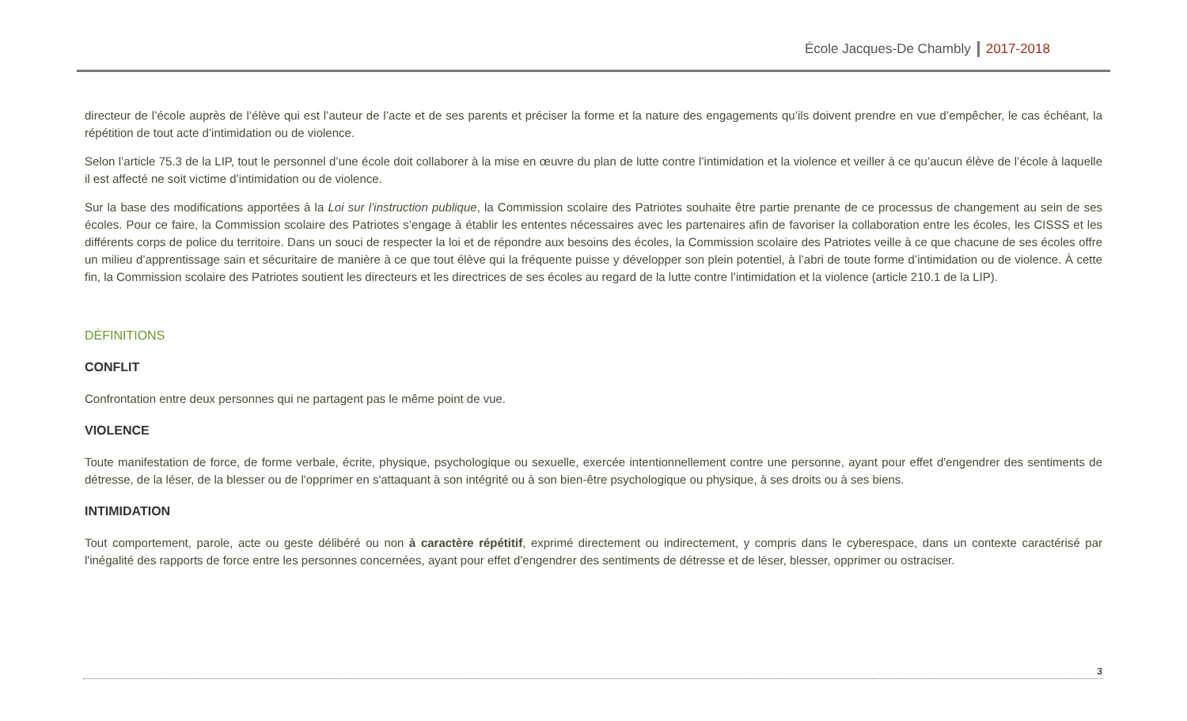École Jacques-De Chambly 2017-2018
directeur de l’école auprès de l’élève qui est l’auteur de l’acte et de ses parents et préciser la forme et la nature des engagements qu’ils doivent prendre en vue d’empêcher, le cas échéant, la répétition de tout acte d’intimidation ou de violence.
Selon l’article 75.3 de la LIP, tout le personnel d’une école doit collaborer à la mise en œuvre du plan de lutte contre l’intimidation et la violence et veiller à ce qu’aucun élève de l’école à laquelle il est affecté ne soit victime d’intimidation ou de violence.
Sur la base des modifications apportées à la Loi sur l’instruction publique, la Commission scolaire des Patriotes souhaite être partie prenante de ce processus de changement au sein de ses écoles. Pour ce faire, la Commission scolaire des Patriotes s’engage à établir les ententes nécessaires avec les partenaires afin de favoriser la collaboration entre les écoles, les CISSS et les différents corps de police du territoire. Dans un souci de respecter la loi et de répondre aux besoins des écoles, la Commission scolaire des Patriotes veille à ce que chacune de ses écoles offre un milieu d’apprentissage sain et sécuritaire de manière à ce que tout élève qui la fréquente puisse y développer son plein potentiel, à l’abri de toute forme d’intimidation ou de violence. À cette fin, la Commission scolaire des Patriotes soutient les directeurs et les directrices de ses écoles au regard de la lutte contre l’intimidation et la violence (article 210.1 de la LIP).
DÉFINITIONS
CONFLIT
Confrontation entre deux personnes qui ne partagent pas le même point de vue.
VIOLENCE
Toute manifestation de force, de forme verbale, écrite, physique, psychologique ou sexuelle, exercée intentionnellement contre une personne, ayant pour effet d'engendrer des sentiments de détresse, de la léser, de la blesser ou de l'opprimer en s'attaquant à son intégrité ou à son bien-être psychologique ou physique, à ses droits ou à ses biens.
INTIMIDATION
Tout comportement, parole, acte ou geste délibéré ou non à caractère répétitif, exprimé directement ou indirectement, y compris dans le cyberespace, dans un contexte caractérisé par l'inégalité des rapports de force entre les personnes concernées, ayant pour effet d'engendrer des sentiments de détresse et de léser, blesser, opprimer ou ostraciser.
3